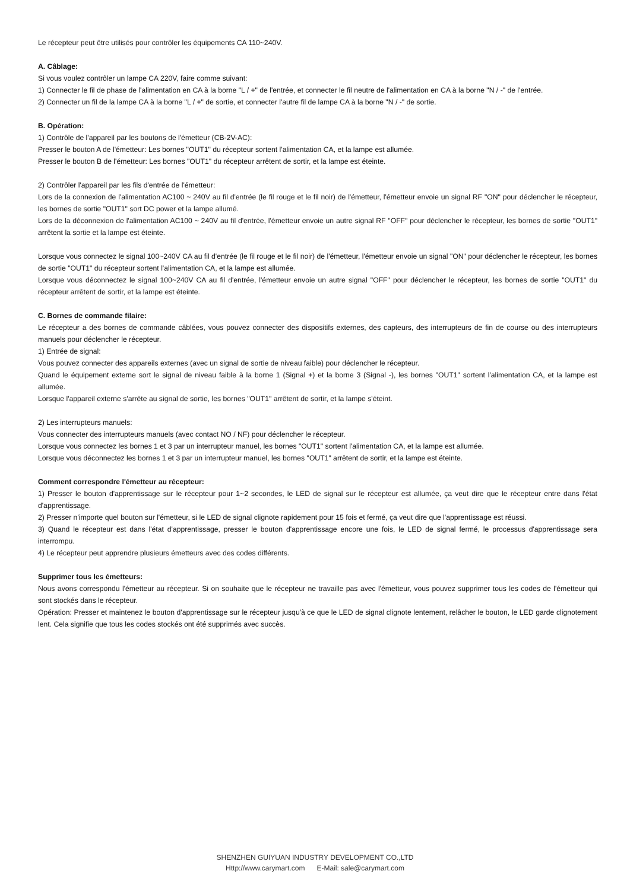Le récepteur peut être utilisés pour contrôler les équipements CA 110~240V.
A. Câblage:
Si vous voulez contrôler un lampe CA 220V, faire comme suivant:
1) Connecter le fil de phase de l'alimentation en CA à la borne "L / +" de l'entrée, et connecter le fil neutre de l'alimentation en CA à la borne "N / -" de l'entrée.
2) Connecter un fil de la lampe CA à la borne "L / +" de sortie, et connecter l'autre fil de lampe CA à la borne "N / -" de sortie.
B. Opération:
1) Contrôle de l'appareil par les boutons de l'émetteur (CB-2V-AC):
Presser le bouton A de l'émetteur: Les bornes "OUT1" du récepteur sortent l'alimentation CA, et la lampe est allumée.
Presser le bouton B de l'émetteur: Les bornes "OUT1" du récepteur arrêtent de sortir, et la lampe est éteinte.
2) Contrôler l'appareil par les fils d'entrée de l'émetteur:
Lors de la connexion de l'alimentation AC100 ~ 240V au fil d'entrée (le fil rouge et le fil noir) de l'émetteur, l'émetteur envoie un signal RF "ON" pour déclencher le récepteur, les bornes de sortie "OUT1" sort DC power et la lampe allumé.
Lors de la déconnexion de l'alimentation AC100 ~ 240V au fil d'entrée, l'émetteur envoie un autre signal RF "OFF" pour déclencher le récepteur, les bornes de sortie "OUT1" arrêtent la sortie et la lampe est éteinte.
Lorsque vous connectez le signal 100~240V CA au fil d'entrée (le fil rouge et le fil noir) de l'émetteur, l'émetteur envoie un signal "ON" pour déclencher le récepteur, les bornes de sortie "OUT1" du récepteur sortent l'alimentation CA, et la lampe est allumée.
Lorsque vous déconnectez le signal 100~240V CA au fil d'entrée, l'émetteur envoie un autre signal "OFF" pour déclencher le récepteur, les bornes de sortie "OUT1" du récepteur arrêtent de sortir, et la lampe est éteinte.
C. Bornes de commande filaire:
Le récepteur a des bornes de commande câblées, vous pouvez connecter des dispositifs externes, des capteurs, des interrupteurs de fin de course ou des interrupteurs manuels pour déclencher le récepteur.
1) Entrée de signal:
Vous pouvez connecter des appareils externes (avec un signal de sortie de niveau faible) pour déclencher le récepteur.
Quand le équipement externe sort le signal de niveau faible à la borne 1 (Signal +) et la borne 3 (Signal -), les bornes "OUT1" sortent l'alimentation CA, et la lampe est allumée.
Lorsque l'appareil externe s'arrête au signal de sortie, les bornes "OUT1" arrêtent de sortir, et la lampe s'éteint.
2) Les interrupteurs manuels:
Vous connecter des interrupteurs manuels (avec contact NO / NF) pour déclencher le récepteur.
Lorsque vous connectez les bornes 1 et 3 par un interrupteur manuel, les bornes "OUT1" sortent l'alimentation CA, et la lampe est allumée.
Lorsque vous déconnectez les bornes 1 et 3 par un interrupteur manuel, les bornes "OUT1" arrêtent de sortir, et la lampe est éteinte.
Comment correspondre l'émetteur au récepteur:
1) Presser le bouton d'apprentissage sur le récepteur pour 1~2 secondes, le LED de signal sur le récepteur est allumée, ça veut dire que le récepteur entre dans l'état d'apprentissage.
2) Presser n'importe quel bouton sur l'émetteur, si le LED de signal clignote rapidement pour 15 fois et fermé, ça veut dire que l'apprentissage est réussi.
3) Quand le récepteur est dans l'état d'apprentissage, presser le bouton d'apprentissage encore une fois, le LED de signal fermé, le processus d'apprentissage sera interrompu.
4) Le récepteur peut apprendre plusieurs émetteurs avec des codes différents.
Supprimer tous les émetteurs:
Nous avons correspondu l'émetteur au récepteur. Si on souhaite que le récepteur ne travaille pas avec l'émetteur, vous pouvez supprimer tous les codes de l'émetteur qui sont stockés dans le récepteur.
Opération: Presser et maintenez le bouton d'apprentissage sur le récepteur jusqu'à ce que le LED de signal clignote lentement, relâcher le bouton, le LED garde clignotement lent. Cela signifie que tous les codes stockés ont été supprimés avec succès.
SHENZHEN GUIYUAN INDUSTRY DEVELOPMENT CO.,LTD
Http://www.carymart.com E-Mail: sale@carymart.com